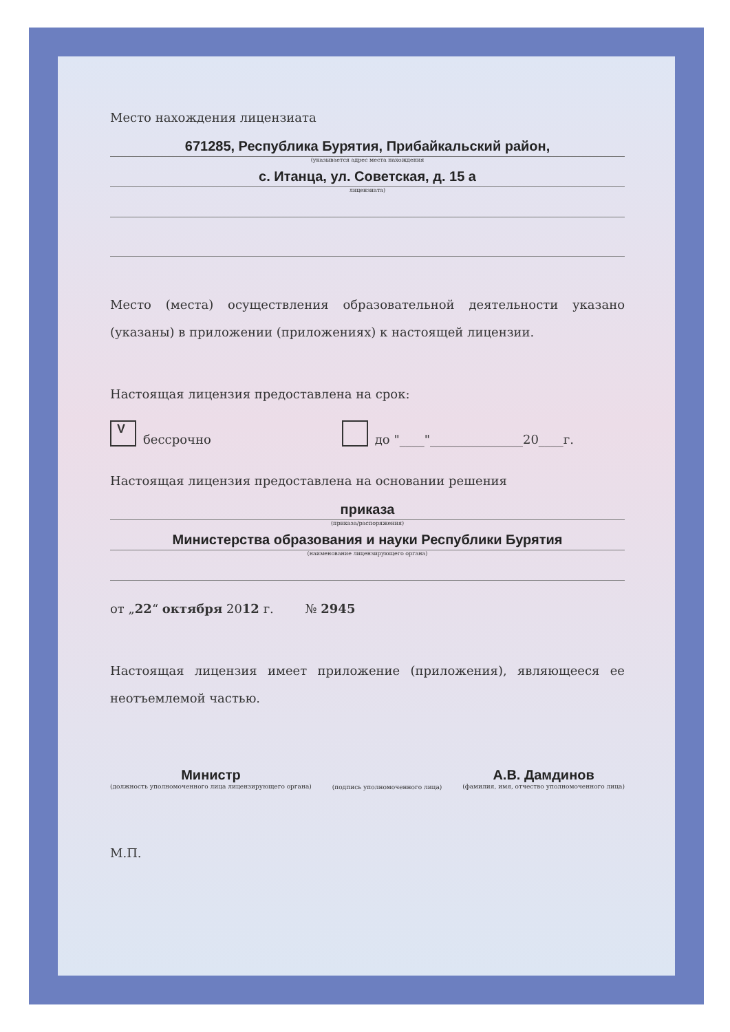Место нахождения лицензиата
671285, Республика Бурятия, Прибайкальский район,
(указывается адрес места нахождения
с. Итанца, ул. Советская, д. 15 а
лицензиата)
Место (места) осуществления образовательной деятельности указано (указаны) в приложении (приложениях) к настоящей лицензии.
Настоящая лицензия предоставлена на срок:
V
бессрочно
до "____"_______________20____г.
Настоящая лицензия предоставлена на основании решения
приказа
(приказа/распоряжения)
Министерства образования и науки Республики Бурятия
(наименование лицензирующего органа)
от „22“ октября 2012 г. № 2945
Настоящая лицензия имеет приложение (приложения), являющееся ее неотъемлемой частью.
Министр
(должность уполномоченного лица лицензирующего органа)
(подпись уполномоченного лица)
А.В. Дамдинов
(фамилия, имя, отчество уполномоченного лица)
М.П.